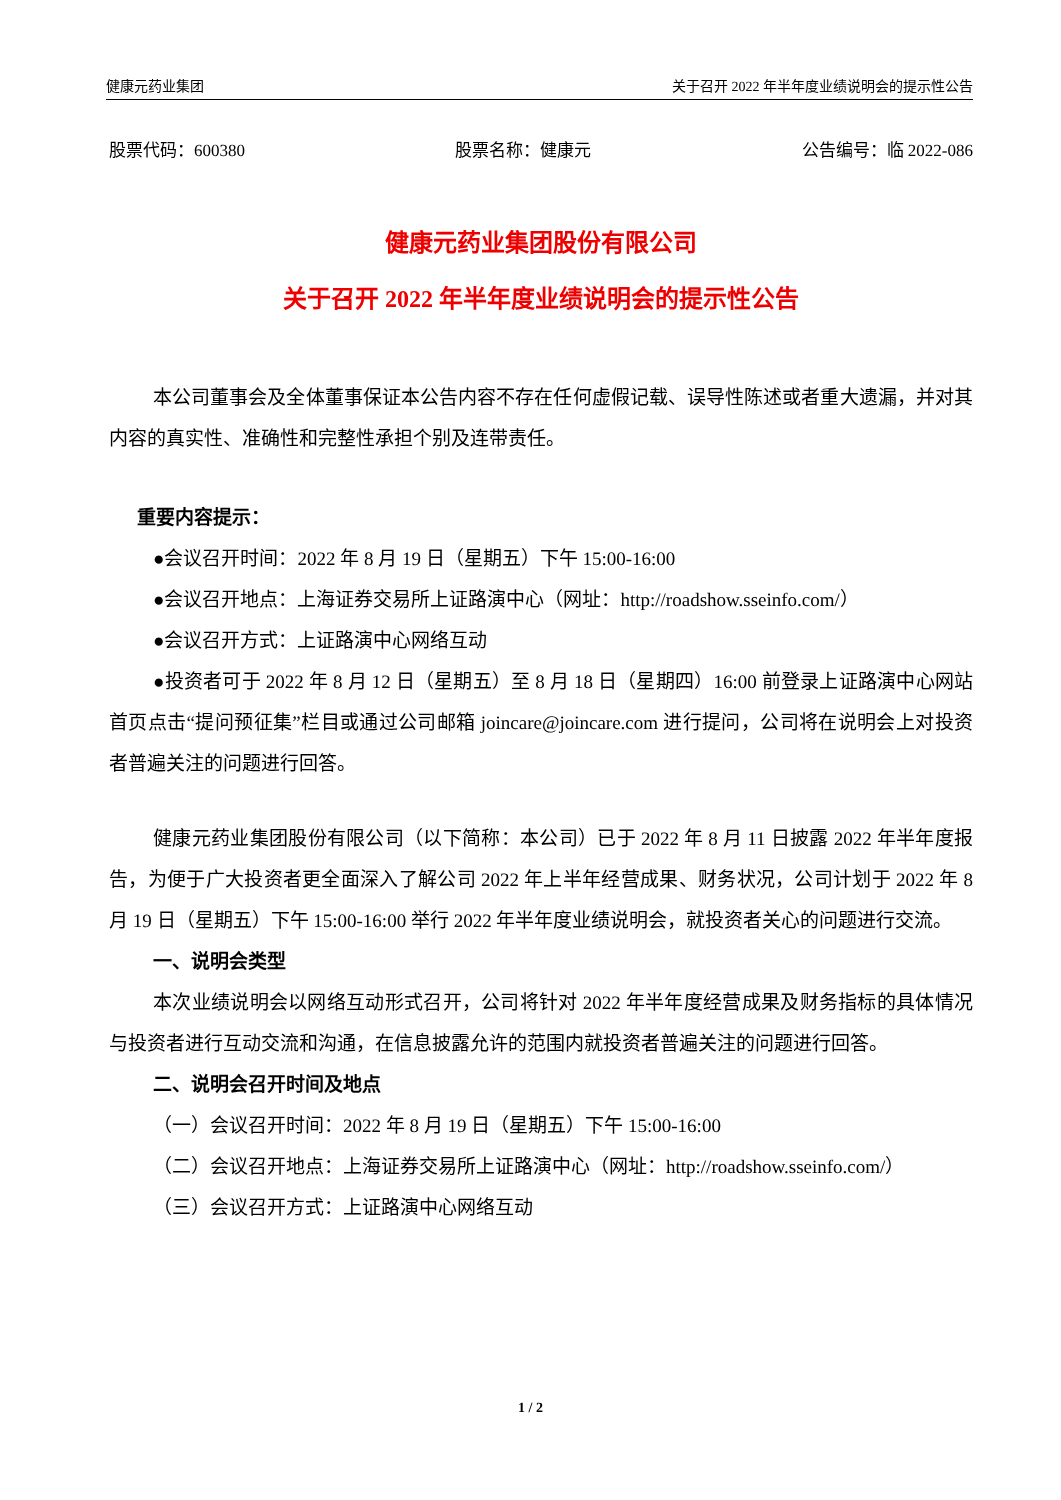健康元药业集团 关于召开 2022 年半年度业绩说明会的提示性公告
股票代码：600380 股票名称：健康元 公告编号：临 2022-086
健康元药业集团股份有限公司
关于召开 2022 年半年度业绩说明会的提示性公告
本公司董事会及全体董事保证本公告内容不存在任何虚假记载、误导性陈述或者重大遗漏，并对其内容的真实性、准确性和完整性承担个别及连带责任。
重要内容提示：
●会议召开时间：2022 年 8 月 19 日（星期五）下午 15:00-16:00
●会议召开地点：上海证券交易所上证路演中心（网址：http://roadshow.sseinfo.com/）
●会议召开方式：上证路演中心网络互动
●投资者可于 2022 年 8 月 12 日（星期五）至 8 月 18 日（星期四）16:00 前登录上证路演中心网站首页点击“提问预征集”栏目或通过公司邮箱 joincare@joincare.com 进行提问，公司将在说明会上对投资者普遍关注的问题进行回答。
健康元药业集团股份有限公司（以下简称：本公司）已于 2022 年 8 月 11 日披露 2022 年半年度报告，为便于广大投资者更全面深入了解公司 2022 年上半年经营成果、财务状况，公司计划于 2022 年 8 月 19 日（星期五）下午 15:00-16:00 举行 2022 年半年度业绩说明会，就投资者关心的问题进行交流。
一、说明会类型
本次业绩说明会以网络互动形式召开，公司将针对 2022 年半年度经营成果及财务指标的具体情况与投资者进行互动交流和沟通，在信息披露允许的范围内就投资者普遍关注的问题进行回答。
二、说明会召开时间及地点
（一）会议召开时间：2022 年 8 月 19 日（星期五）下午 15:00-16:00
（二）会议召开地点：上海证券交易所上证路演中心（网址：http://roadshow.sseinfo.com/）
（三）会议召开方式：上证路演中心网络互动
1 / 2